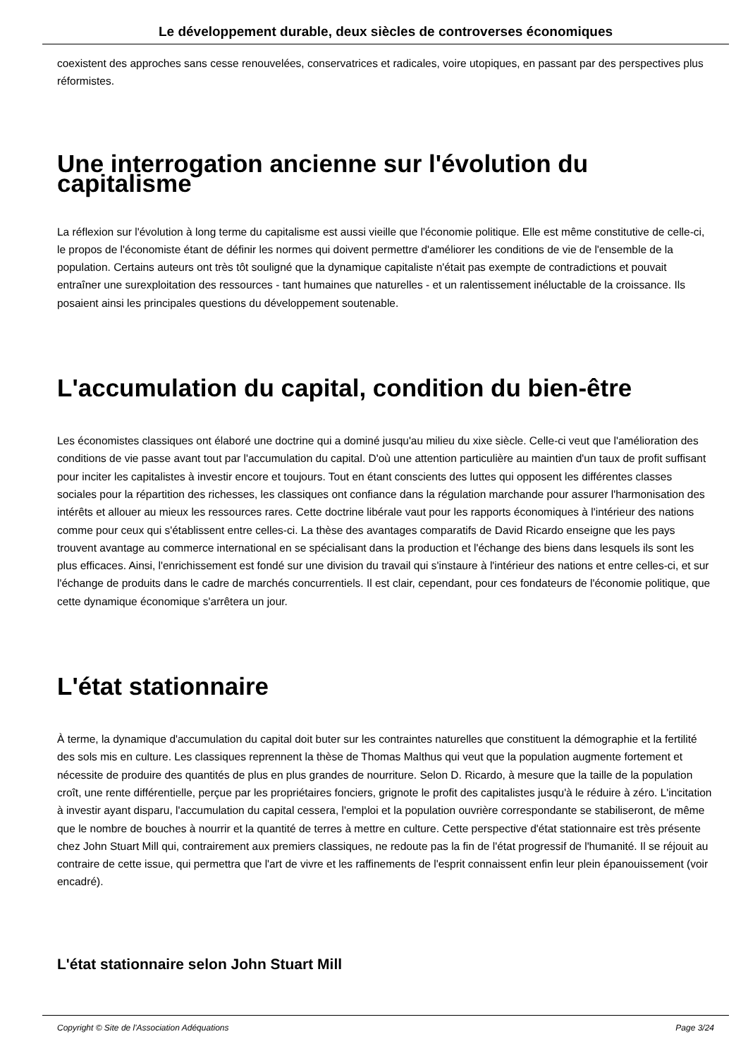Le développement durable, deux siècles de controverses économiques
coexistent des approches sans cesse renouvelées, conservatrices et radicales, voire utopiques, en passant par des perspectives plus réformistes.
Une interrogation ancienne sur l'évolution du capitalisme
La réflexion sur l'évolution à long terme du capitalisme est aussi vieille que l'économie politique. Elle est même constitutive de celle-ci, le propos de l'économiste étant de définir les normes qui doivent permettre d'améliorer les conditions de vie de l'ensemble de la population. Certains auteurs ont très tôt souligné que la dynamique capitaliste n'était pas exempte de contradictions et pouvait entraîner une surexploitation des ressources - tant humaines que naturelles - et un ralentissement inéluctable de la croissance. Ils posaient ainsi les principales questions du développement soutenable.
L'accumulation du capital, condition du bien-être
Les économistes classiques ont élaboré une doctrine qui a dominé jusqu'au milieu du xixe siècle. Celle-ci veut que l'amélioration des conditions de vie passe avant tout par l'accumulation du capital. D'où une attention particulière au maintien d'un taux de profit suffisant pour inciter les capitalistes à investir encore et toujours. Tout en étant conscients des luttes qui opposent les différentes classes sociales pour la répartition des richesses, les classiques ont confiance dans la régulation marchande pour assurer l'harmonisation des intérêts et allouer au mieux les ressources rares. Cette doctrine libérale vaut pour les rapports économiques à l'intérieur des nations comme pour ceux qui s'établissent entre celles-ci. La thèse des avantages comparatifs de David Ricardo enseigne que les pays trouvent avantage au commerce international en se spécialisant dans la production et l'échange des biens dans lesquels ils sont les plus efficaces. Ainsi, l'enrichissement est fondé sur une division du travail qui s'instaure à l'intérieur des nations et entre celles-ci, et sur l'échange de produits dans le cadre de marchés concurrentiels. Il est clair, cependant, pour ces fondateurs de l'économie politique, que cette dynamique économique s'arrêtera un jour.
L'état stationnaire
À terme, la dynamique d'accumulation du capital doit buter sur les contraintes naturelles que constituent la démographie et la fertilité des sols mis en culture. Les classiques reprennent la thèse de Thomas Malthus qui veut que la population augmente fortement et nécessite de produire des quantités de plus en plus grandes de nourriture. Selon D. Ricardo, à mesure que la taille de la population croît, une rente différentielle, perçue par les propriétaires fonciers, grignote le profit des capitalistes jusqu'à le réduire à zéro. L'incitation à investir ayant disparu, l'accumulation du capital cessera, l'emploi et la population ouvrière correspondante se stabiliseront, de même que le nombre de bouches à nourrir et la quantité de terres à mettre en culture. Cette perspective d'état stationnaire est très présente chez John Stuart Mill qui, contrairement aux premiers classiques, ne redoute pas la fin de l'état progressif de l'humanité. Il se réjouit au contraire de cette issue, qui permettra que l'art de vivre et les raffinements de l'esprit connaissent enfin leur plein épanouissement (voir encadré).
L'état stationnaire selon John Stuart Mill
Copyright © Site de l'Association Adéquations Page 3/24